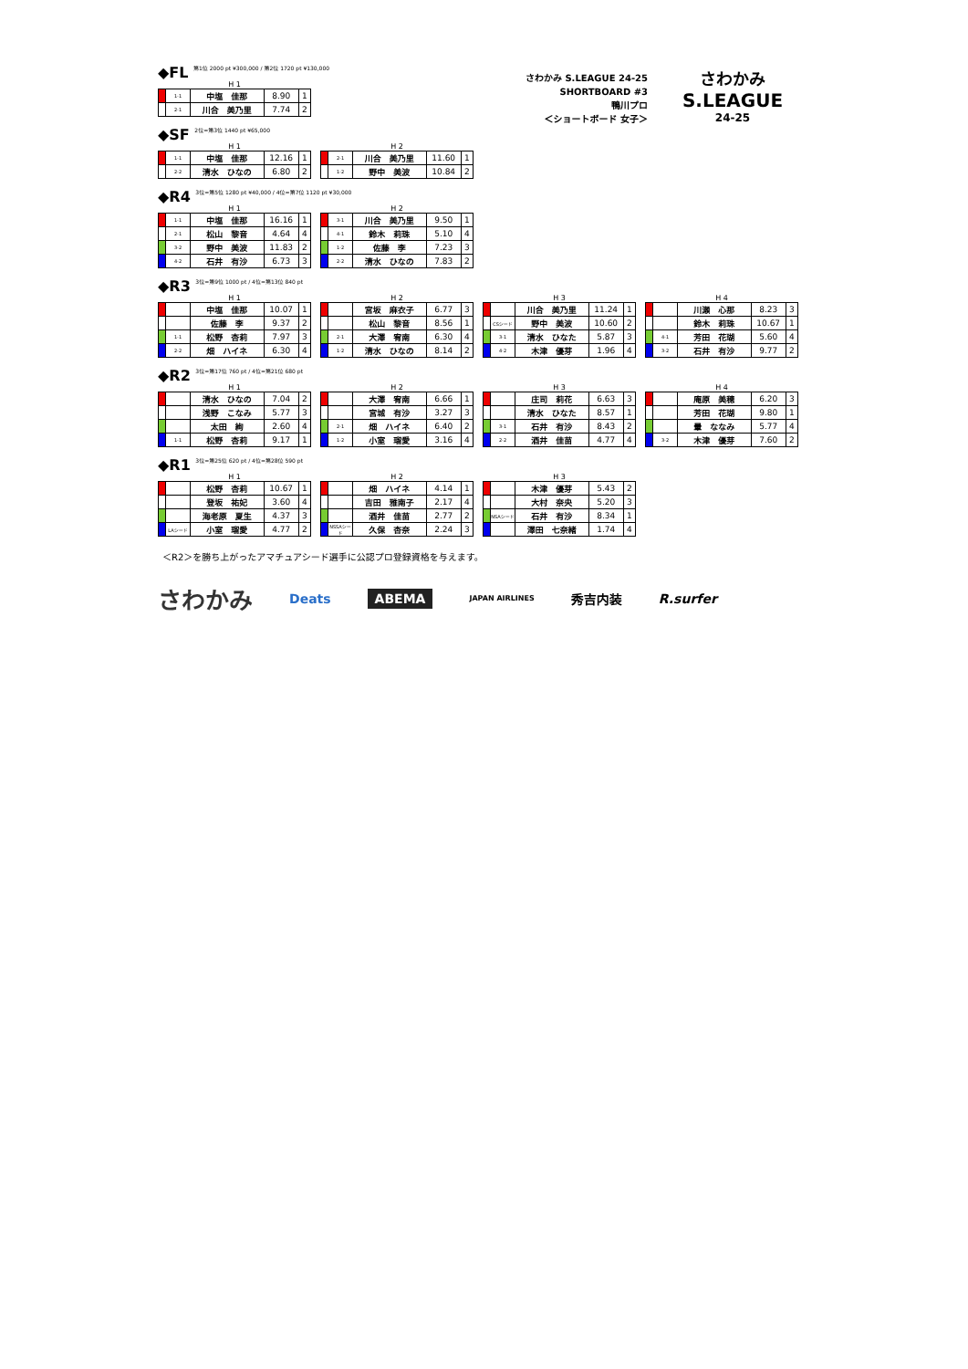さわかみ S.LEAGUE 24-25 SHORTBOARD #3
鴨川プロ
＜ショートボード 女子＞
さわかみ
S.LEAGUE
24-25
◆FL 第1位 2000 pt ¥300,000 / 第2位 1720 pt ¥130,000
H 1
| | 1-1 | 中塩 佳那 | 8.90 | 1 |
| | 2-1 | 川合 美乃里 | 7.74 | 2 |
◆SF 2位=第3位 1440 pt ¥65,000
H 1
| | 1-1 | 中塩 佳那 | 12.16 | 1 |
| | 2-2 | 清水 ひなの | 6.80 | 2 |
H 2
| | 2-1 | 川合 美乃里 | 11.60 | 1 |
| | 1-2 | 野中 美波 | 10.84 | 2 |
◆R4 3位=第5位 1280 pt ¥40,000 / 4位=第7位 1120 pt ¥30,000
H 1
| | 1-1 | 中塩 佳那 | 16.16 | 1 |
| | 2-1 | 松山 黎音 | 4.64 | 4 |
| | 3-2 | 野中 美波 | 11.83 | 2 |
| | 4-2 | 石井 有沙 | 6.73 | 3 |
H 2
| | 3-1 | 川合 美乃里 | 9.50 | 1 |
| | 4-1 | 鈴木 莉珠 | 5.10 | 4 |
| | 1-2 | 佐藤 李 | 7.23 | 3 |
| | 2-2 | 清水 ひなの | 7.83 | 2 |
◆R3 3位=第9位 1000 pt / 4位=第13位 840 pt
H 1
| | | 中塩 佳那 | 10.07 | 1 |
| | | 佐藤 李 | 9.37 | 2 |
| | 1-1 | 松野 杏莉 | 7.97 | 3 |
| | 2-2 | 畑 ハイネ | 6.30 | 4 |
H 2
| | | 宮坂 麻衣子 | 6.77 | 3 |
| | | 松山 黎音 | 8.56 | 1 |
| | 2-1 | 大澤 宥南 | 6.30 | 4 |
| | 1-2 | 清水 ひなの | 8.14 | 2 |
H 3
| | | 川合 美乃里 | 11.24 | 1 |
| | CSシード | 野中 美波 | 10.60 | 2 |
| | 3-1 | 清水 ひなた | 5.87 | 3 |
| | 4-2 | 木津 優芽 | 1.96 | 4 |
H 4
| | | 川瀬 心那 | 8.23 | 3 |
| | | 鈴木 莉珠 | 10.67 | 1 |
| | 4-1 | 芳田 花瑚 | 5.60 | 4 |
| | 3-2 | 石井 有沙 | 9.77 | 2 |
◆R2 3位=第17位 760 pt / 4位=第21位 680 pt
H 1
| | | 清水 ひなの | 7.04 | 2 |
| | | 浅野 こなみ | 5.77 | 3 |
| | | 太田 絢 | 2.60 | 4 |
| | 1-1 | 松野 杏莉 | 9.17 | 1 |
H 2
| | | 大澤 宥南 | 6.66 | 1 |
| | | 宮城 有沙 | 3.27 | 3 |
| | 2-1 | 畑 ハイネ | 6.40 | 2 |
| | 1-2 | 小室 瑠愛 | 3.16 | 4 |
H 3
| | | 庄司 莉花 | 6.63 | 3 |
| | | 清水 ひなた | 8.57 | 1 |
| | 3-1 | 石井 有沙 | 8.43 | 2 |
| | 2-2 | 酒井 佳苗 | 4.77 | 4 |
H 4
| | | 庵原 美穂 | 6.20 | 3 |
| | | 芳田 花瑚 | 9.80 | 1 |
| | | 暈 ななみ | 5.77 | 4 |
| | 3-2 | 木津 優芽 | 7.60 | 2 |
◆R1 3位=第25位 620 pt / 4位=第28位 590 pt
H 1
| | | 松野 杏莉 | 10.67 | 1 |
| | | 登坂 祐妃 | 3.60 | 4 |
| | | 海老原 夏生 | 4.37 | 3 |
| | LAシード | 小室 瑠愛 | 4.77 | 2 |
H 2
| | | 畑 ハイネ | 4.14 | 1 |
| | | 吉田 雅南子 | 2.17 | 4 |
| | | 酒井 佳苗 | 2.77 | 2 |
| | NSSAシード | 久保 杏奈 | 2.24 | 3 |
H 3
| | | 木津 優芽 | 5.43 | 2 |
| | | 大村 奈央 | 5.20 | 3 |
| | NSAシード | 石井 有沙 | 8.34 | 1 |
| | | 澤田 七奈緒 | 1.74 | 4 |
＜R2＞を勝ち上がったアマチュアシード選手に公認プロ登録資格を与えます。
さわかみ Deats ABEMA JAPAN AIRLINES 秀吉内装 R.surfer